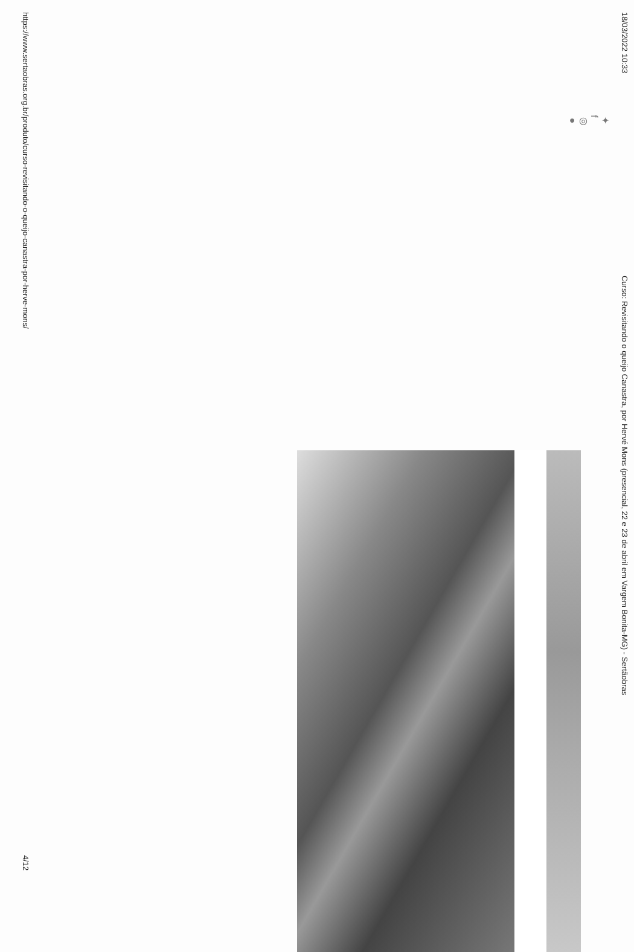18/03/2022 10:33 Curso: Revisitando o queijo Canastra, por Hervé Mons (presencial, 22 e 23 de abril em Vargem Bonita-MG) - Sertãobras
✦
f
◎
●
https://www.sertaobras.org.br/produto/curso-revisitando-o-queijo-canastra-por-herve-mons/ 4/12